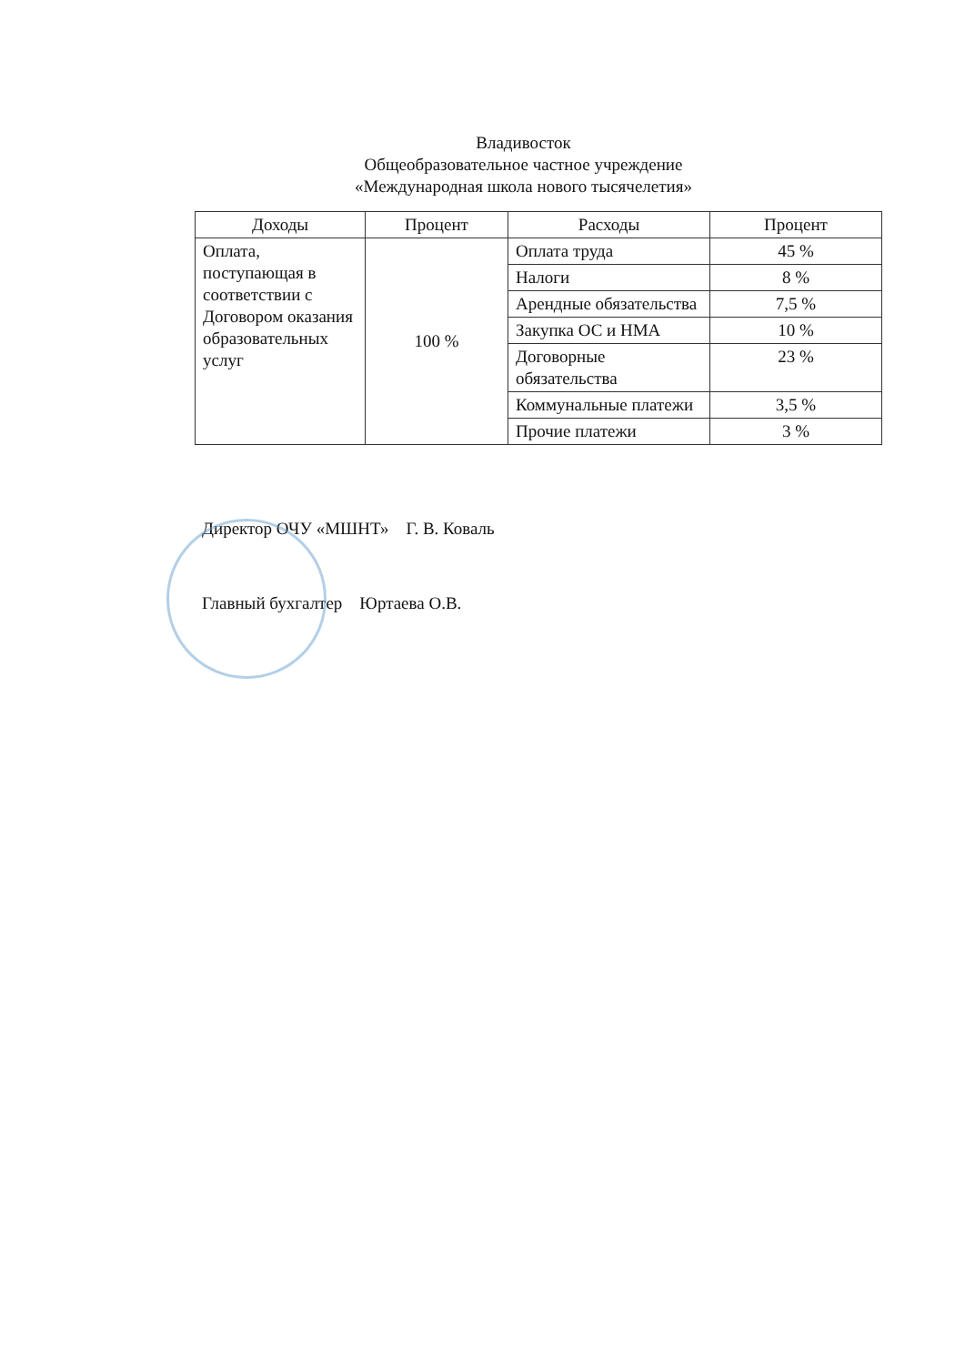Владивосток
Общеобразовательное частное учреждение
«Международная школа нового тысячелетия»
| Доходы | Процент | Расходы | Процент |
| --- | --- | --- | --- |
| Оплата, поступающая в соответствии с Договором оказания образовательных услуг | 100 % | Оплата труда | 45 % |
| | | Налоги | 8 % |
| | | Арендные обязательства | 7,5 % |
| | | Закупка ОС и НМА | 10 % |
| | | Договорные обязательства | 23 % |
| | | Коммунальные платежи | 3,5 % |
| | | Прочие платежи | 3 % |
Директор ОЧУ «МШНТ» Г. В. Коваль
Главный бухгалтер Юртаева О.В.